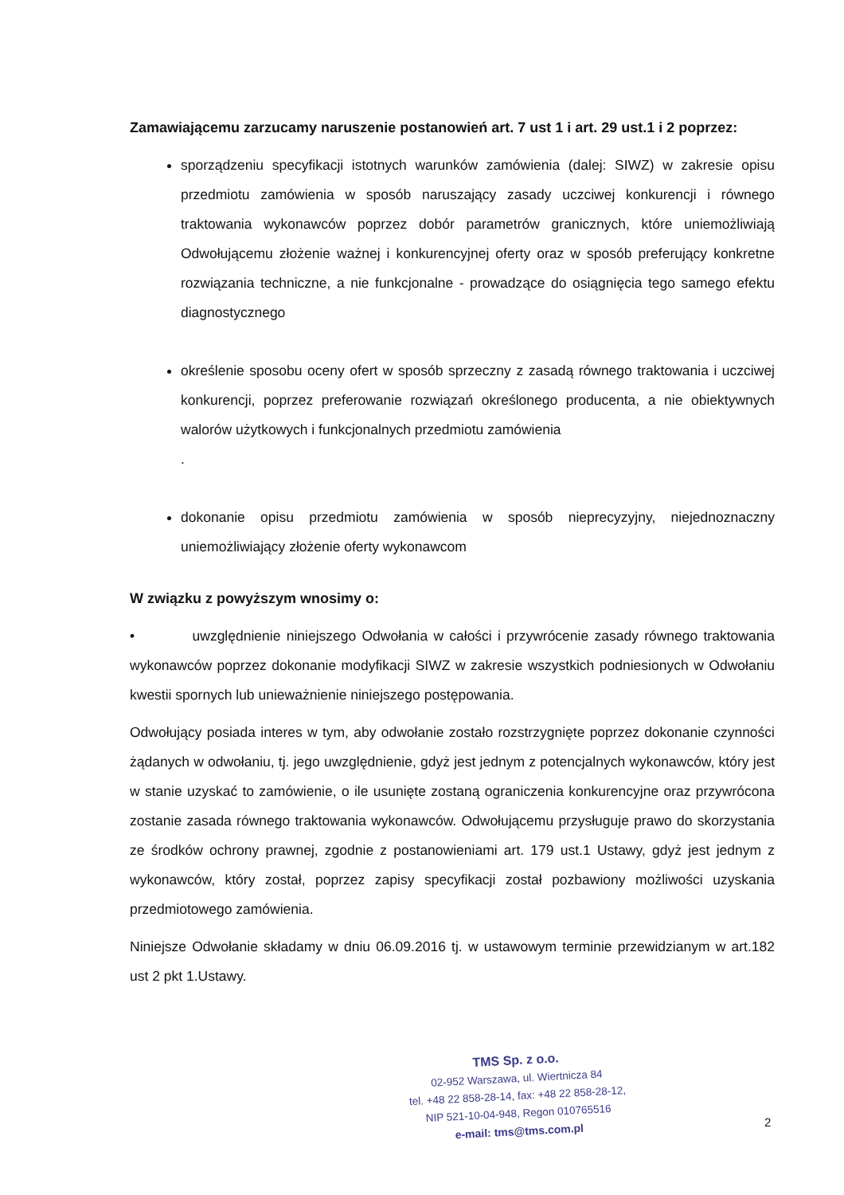Zamawiającemu zarzucamy naruszenie postanowień art. 7 ust 1 i art. 29 ust.1 i 2 poprzez:
sporządzeniu specyfikacji istotnych warunków zamówienia (dalej: SIWZ) w zakresie opisu przedmiotu zamówienia w sposób naruszający zasady uczciwej konkurencji i równego traktowania wykonawców poprzez dobór parametrów granicznych, które uniemożliwiają Odwołującemu złożenie ważnej i konkurencyjnej oferty oraz w sposób preferujący konkretne rozwiązania techniczne, a nie funkcjonalne - prowadzące do osiągnięcia tego samego efektu diagnostycznego
określenie sposobu oceny ofert w sposób sprzeczny z zasadą równego traktowania i uczciwej konkurencji, poprzez preferowanie rozwiązań określonego producenta, a nie obiektywnych walorów użytkowych i funkcjonalnych przedmiotu zamówienia
.
dokonanie opisu przedmiotu zamówienia w sposób nieprecyzyjny, niejednoznaczny uniemożliwiający złożenie oferty wykonawcom
W związku z powyższym wnosimy o:
• uwzględnienie niniejszego Odwołania w całości i przywrócenie zasady równego traktowania wykonawców poprzez dokonanie modyfikacji SIWZ w zakresie wszystkich podniesionych w Odwołaniu kwestii spornych lub unieważnienie niniejszego postępowania.
Odwołujący posiada interes w tym, aby odwołanie zostało rozstrzygnięte poprzez dokonanie czynności żądanych w odwołaniu, tj. jego uwzględnienie, gdyż jest jednym z potencjalnych wykonawców, który jest w stanie uzyskać to zamówienie, o ile usunięte zostaną ograniczenia konkurencyjne oraz przywrócona zostanie zasada równego traktowania wykonawców. Odwołującemu przysługuje prawo do skorzystania ze środków ochrony prawnej, zgodnie z postanowieniami art. 179 ust.1 Ustawy, gdyż jest jednym z wykonawców, który został, poprzez zapisy specyfikacji został pozbawiony możliwości uzyskania przedmiotowego zamówienia.
Niniejsze Odwołanie składamy w dniu 06.09.2016 tj. w ustawowym terminie przewidzianym w art.182 ust 2 pkt 1.Ustawy.
TMS Sp. z o.o.
02-952 Warszawa, ul. Wiertnicza 84
tel. +48 22 858-28-14, fax: +48 22 858-28-12,
NIP 521-10-04-948, Regon 010765516
e-mail: tms@tms.com.pl
2